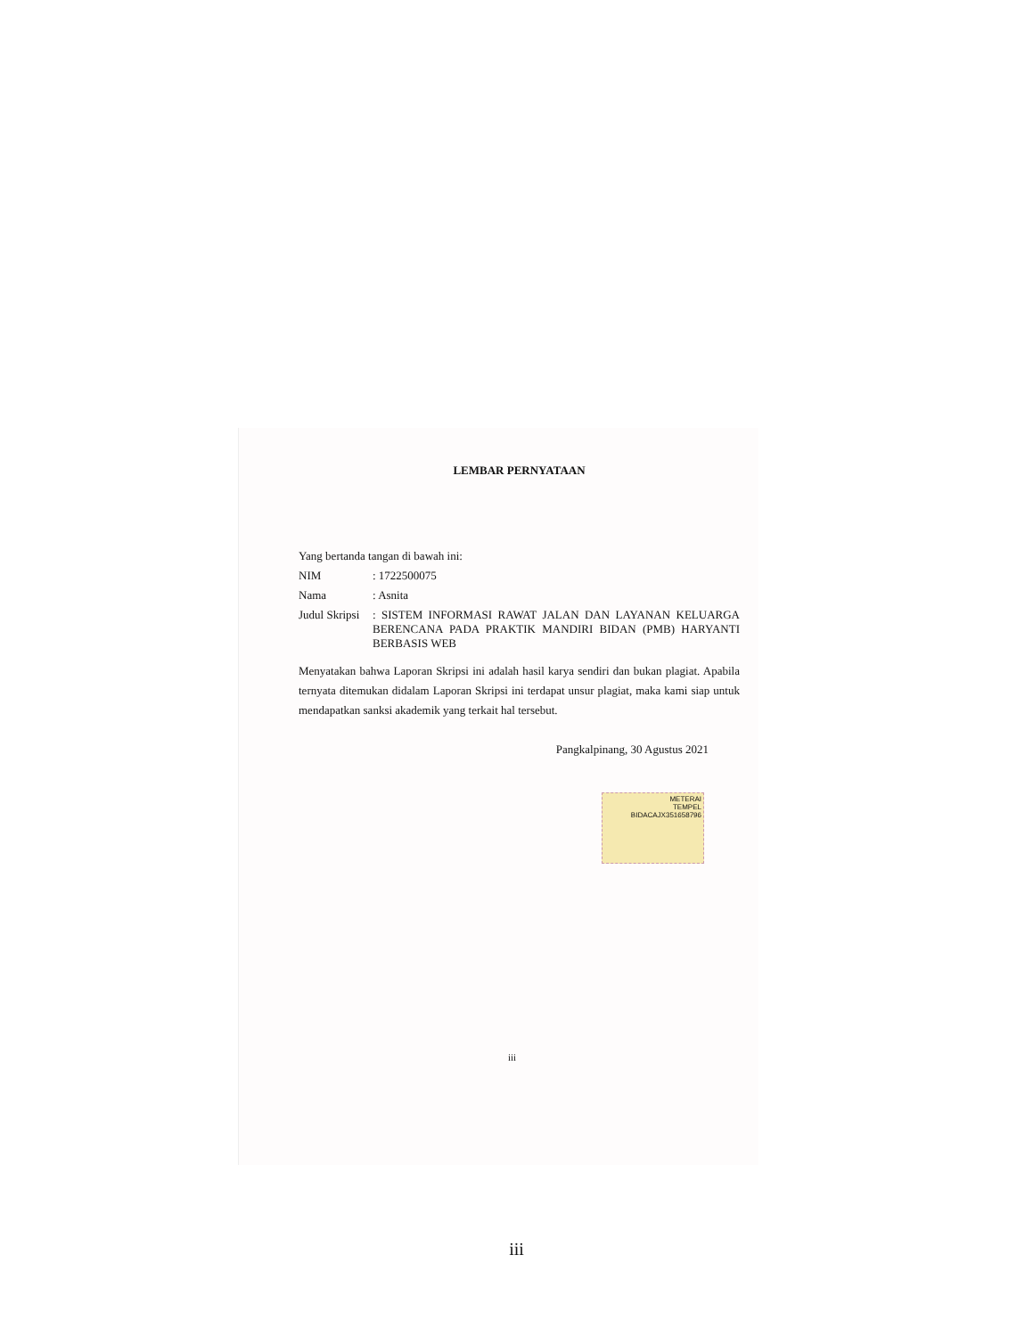LEMBAR PERNYATAAN
Yang bertanda tangan di bawah ini:
NIM: 1722500075
Nama: Asnita
Judul Skripsi: SISTEM INFORMASI RAWAT JALAN DAN LAYANAN KELUARGA BERENCANA PADA PRAKTIK MANDIRI BIDAN (PMB) HARYANTI BERBASIS WEB
Menyatakan bahwa Laporan Skripsi ini adalah hasil karya sendiri dan bukan plagiat. Apabila ternyata ditemukan didalam Laporan Skripsi ini terdapat unsur plagiat, maka kami siap untuk mendapatkan sanksi akademik yang terkait hal tersebut.
Pangkalpinang, 30 Agustus 2021
METERAI
TEMPEL
BIDACAJX351658796
iii
iii